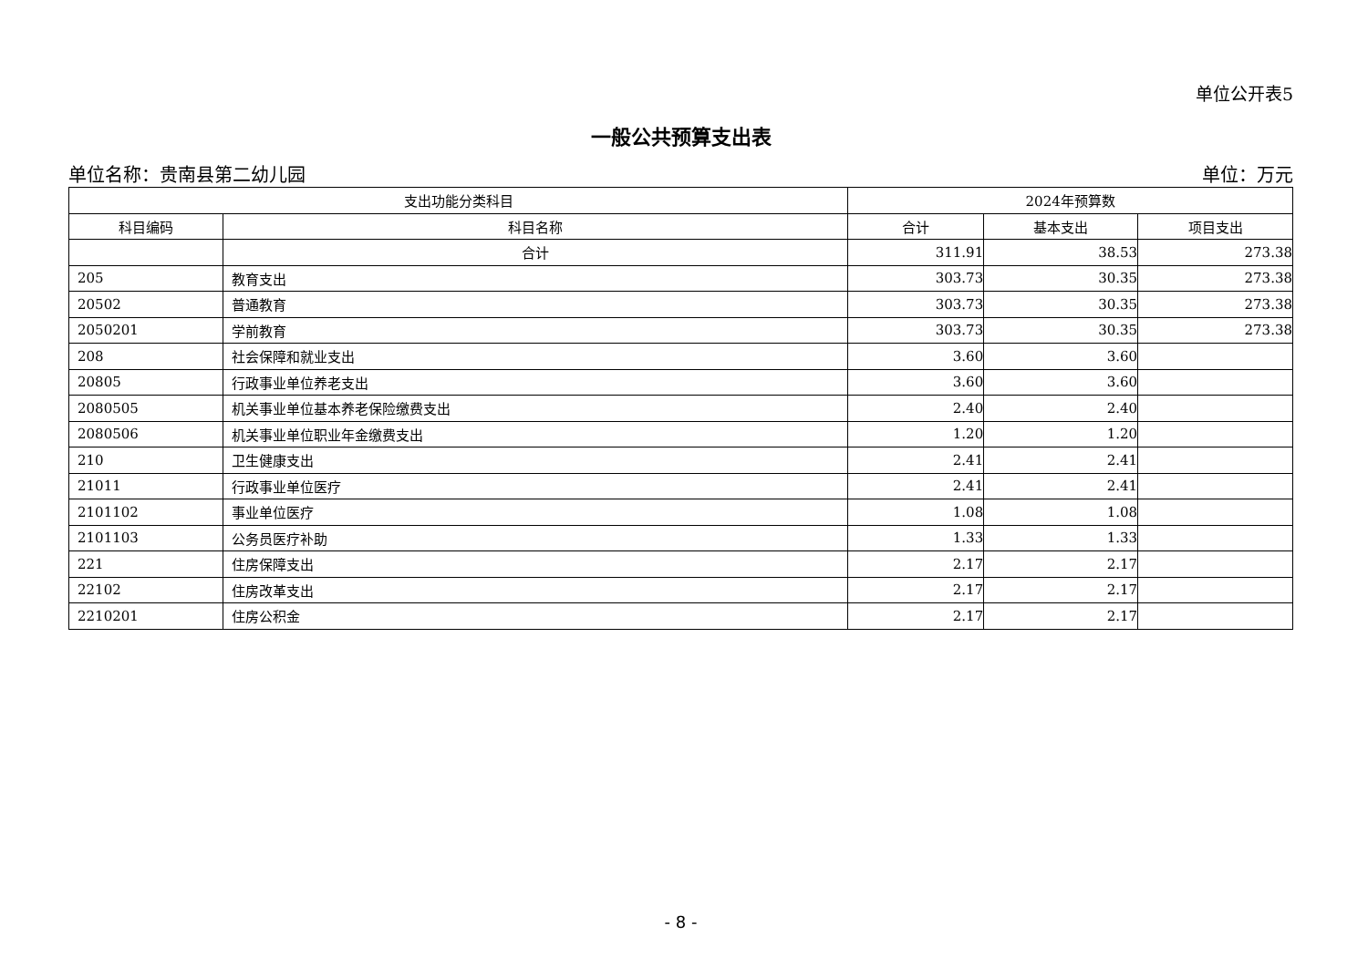单位公开表5
一般公共预算支出表
单位名称：贵南县第二幼儿园 单位：万元
| 支出功能分类科目 | | 2024年预算数 | | |
| --- | --- | --- | --- | --- |
| 科目编码 | 科目名称 | 合计 | 基本支出 | 项目支出 |
| | 合计 | 311.91 | 38.53 | 273.38 |
| 205 | 教育支出 | 303.73 | 30.35 | 273.38 |
| 20502 | 普通教育 | 303.73 | 30.35 | 273.38 |
| 2050201 | 学前教育 | 303.73 | 30.35 | 273.38 |
| 208 | 社会保障和就业支出 | 3.60 | 3.60 | |
| 20805 | 行政事业单位养老支出 | 3.60 | 3.60 | |
| 2080505 | 机关事业单位基本养老保险缴费支出 | 2.40 | 2.40 | |
| 2080506 | 机关事业单位职业年金缴费支出 | 1.20 | 1.20 | |
| 210 | 卫生健康支出 | 2.41 | 2.41 | |
| 21011 | 行政事业单位医疗 | 2.41 | 2.41 | |
| 2101102 | 事业单位医疗 | 1.08 | 1.08 | |
| 2101103 | 公务员医疗补助 | 1.33 | 1.33 | |
| 221 | 住房保障支出 | 2.17 | 2.17 | |
| 22102 | 住房改革支出 | 2.17 | 2.17 | |
| 2210201 | 住房公积金 | 2.17 | 2.17 | |
- 8 -